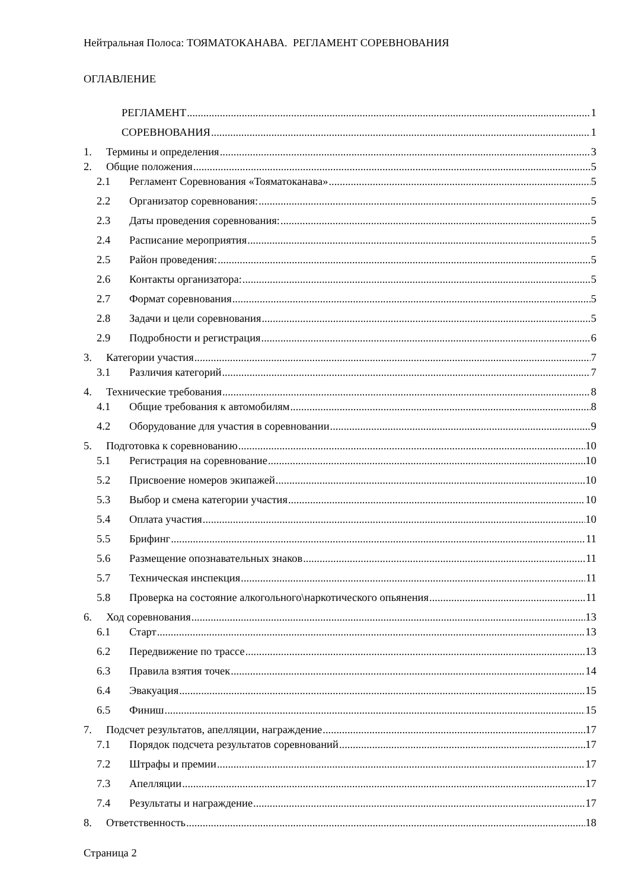Нейтральная Полоса: ТОЯМАТОКАНАВА. РЕГЛАМЕНТ СОРЕВНОВАНИЯ
ОГЛАВЛЕНИЕ
РЕГЛАМЕНТ 1
СОРЕВНОВАНИЯ 1
1. Термины и определения 3
2. Общие положения 5
2.1 Регламент Соревнования «Тояматоканава» 5
2.2 Организатор соревнования: 5
2.3 Даты проведения соревнования: 5
2.4 Расписание мероприятия 5
2.5 Район проведения: 5
2.6 Контакты организатора: 5
2.7 Формат соревнования 5
2.8 Задачи и цели соревнования 5
2.9 Подробности и регистрация 6
3. Категории участия 7
3.1 Различия категорий 7
4. Технические требования 8
4.1 Общие требования к автомобилям 8
4.2 Оборудование для участия в соревновании 9
5. Подготовка к соревнованию 10
5.1 Регистрация на соревнование 10
5.2 Присвоение номеров экипажей 10
5.3 Выбор и смена категории участия 10
5.4 Оплата участия 10
5.5 Брифинг 11
5.6 Размещение опознавательных знаков 11
5.7 Техническая инспекция 11
5.8 Проверка на состояние алкогольного\наркотического опьянения 11
6. Ход соревнования 13
6.1 Старт 13
6.2 Передвижение по трассе 13
6.3 Правила взятия точек 14
6.4 Эвакуация 15
6.5 Финиш 15
7. Подсчет результатов, апелляции, награждение 17
7.1 Порядок подсчета результатов соревнований 17
7.2 Штрафы и премии 17
7.3 Апелляции 17
7.4 Результаты и награждение 17
8. Ответственность 18
Страница 2